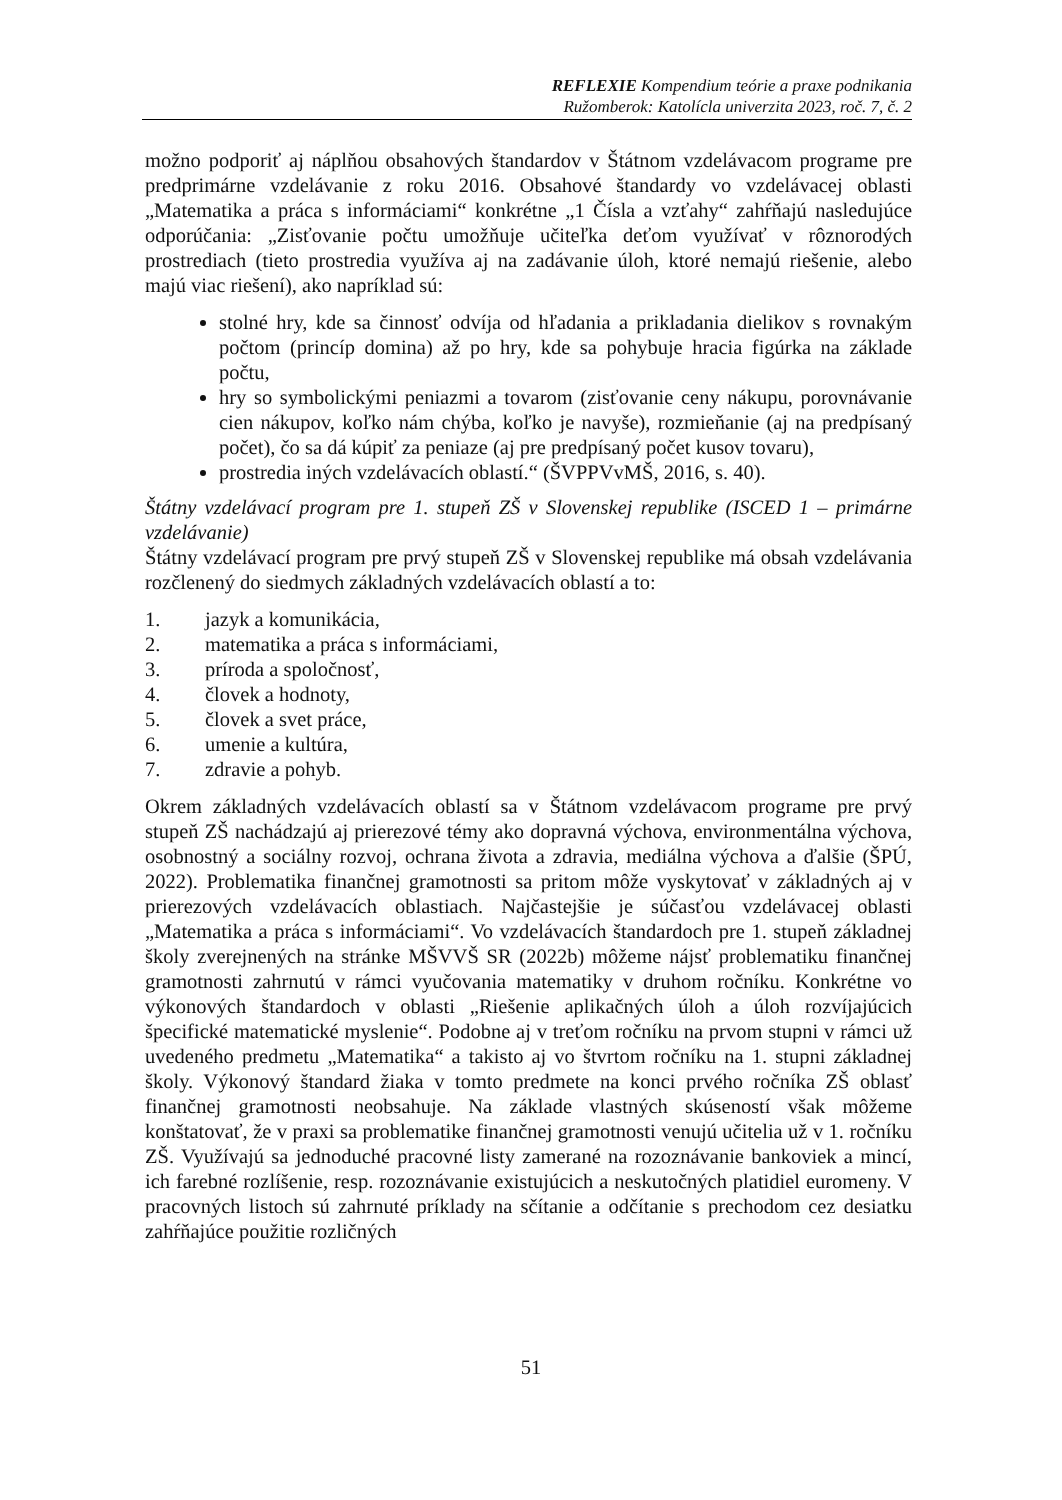REFLEXIE Kompendium teórie a praxe podnikania
Ružomberok: Katolícla univerzita 2023, roč. 7, č. 2
možno podporiť aj náplňou obsahových štandardov v Štátnom vzdelávacom programe pre predprimárne vzdelávanie z roku 2016. Obsahové štandardy vo vzdelávacej oblasti „Matematika a práca s informáciami“ konkrétne „1 Čísla a vzťahy“ zahŕňajú nasledujúce odporúčania: „Zisťovanie počtu umožňuje učiteľka deťom využívať v rôznorodých prostrediach (tieto prostredia využíva aj na zadávanie úloh, ktoré nemajú riešenie, alebo majú viac riešení), ako napríklad sú:
stolné hry, kde sa činnosť odvíja od hľadania a prikladania dielikov s rovnakým počtom (princíp domina) až po hry, kde sa pohybuje hracia figúrka na základe počtu,
hry so symbolickými peniazmi a tovarom (zisťovanie ceny nákupu, porovnávanie cien nákupov, koľko nám chýba, koľko je navyše), rozmieňanie (aj na predpísaný počet), čo sa dá kúpiť za peniaze (aj pre predpísaný počet kusov tovaru),
prostredia iných vzdelávacích oblastí.“ (ŠVPPVvMŠ, 2016, s. 40).
Štátny vzdelávací program pre 1. stupeň ZŠ v Slovenskej republike (ISCED 1 – primárne vzdelávanie)
Štátny vzdelávací program pre prvý stupeň ZŠ v Slovenskej republike má obsah vzdelávania rozčlenený do siedmych základných vzdelávacích oblastí a to:
1. jazyk a komunikácia,
2. matematika a práca s informáciami,
3. príroda a spoločnosť,
4. človek a hodnoty,
5. človek a svet práce,
6. umenie a kultúra,
7. zdravie a pohyb.
Okrem základných vzdelávacích oblastí sa v Štátnom vzdelávacom programe pre prvý stupeň ZŠ nachádzajú aj prierezové témy ako dopravná výchova, environmentálna výchova, osobnostný a sociálny rozvoj, ochrana života a zdravia, mediálna výchova a ďalšie (ŠPÚ, 2022). Problematika finančnej gramotnosti sa pritom môže vyskytovať v základných aj v prierezových vzdelávacích oblastiach. Najčastejšie je súčasťou vzdelávacej oblasti „Matematika a práca s informáciami“. Vo vzdelávacích štandardoch pre 1. stupeň základnej školy zverejnených na stránke MŠVVŠ SR (2022b) môžeme nájsť problematiku finančnej gramotnosti zahrnutú v rámci vyučovania matematiky v druhom ročníku. Konkrétne vo výkonových štandardoch v oblasti „Riešenie aplikačných úloh a úloh rozvíjajúcich špecifické matematické myslenie“. Podobne aj v treťom ročníku na prvom stupni v rámci už uvedeného predmetu „Matematika“ a takisto aj vo štvrtom ročníku na 1. stupni základnej školy. Výkonový štandard žiaka v tomto predmete na konci prvého ročníka ZŠ oblasť finančnej gramotnosti neobsahuje. Na základe vlastných skúseností však môžeme konštatovať, že v praxi sa problematike finančnej gramotnosti venujú učitelia už v 1. ročníku ZŠ. Využívajú sa jednoduché pracovné listy zamerané na rozoznávanie bankoviek a mincí, ich farebné rozlíšenie, resp. rozoznávanie existujúcich a neskutočných platidiel euromeny. V pracovných listoch sú zahrnuté príklady na sčítanie a odčítanie s prechodom cez desiatku zahŕňajúce použitie rozličných
51